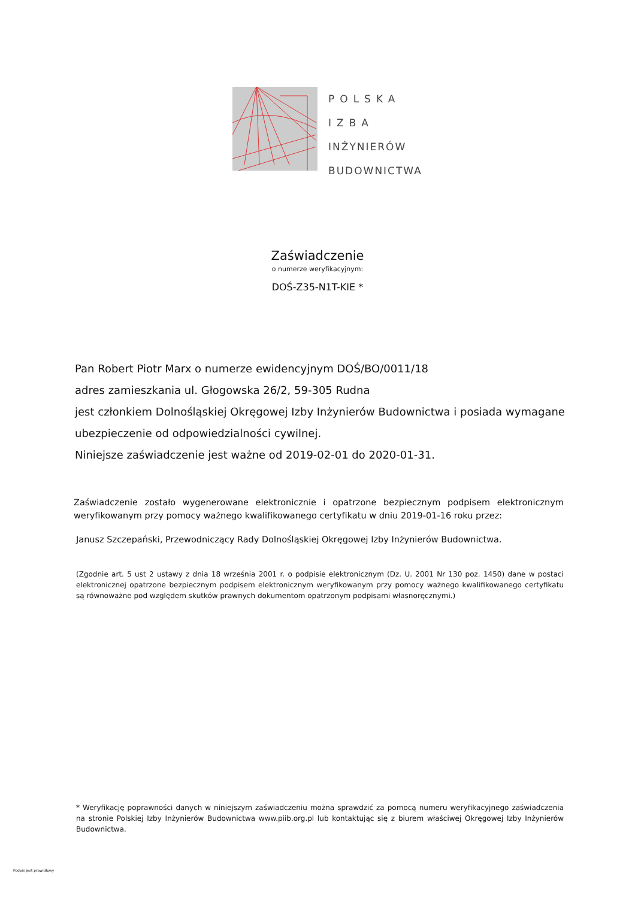POLSKA
IZBA
INŻYNIERÓW
BUDOWNICTWA
Zaświadczenie
o numerze weryfikacyjnym:
DOŚ-Z35-N1T-KIE *
Pan Robert Piotr Marx o numerze ewidencyjnym DOŚ/BO/0011/18
adres zamieszkania ul. Głogowska 26/2, 59-305 Rudna
jest członkiem Dolnośląskiej Okręgowej Izby Inżynierów Budownictwa i posiada wymagane ubezpieczenie od odpowiedzialności cywilnej.
Niniejsze zaświadczenie jest ważne od 2019-02-01 do 2020-01-31.
Zaświadczenie zostało wygenerowane elektronicznie i opatrzone bezpiecznym podpisem elektronicznym weryfikowanym przy pomocy ważnego kwalifikowanego certyfikatu w dniu 2019-01-16 roku przez:
Janusz Szczepański, Przewodniczący Rady Dolnośląskiej Okręgowej Izby Inżynierów Budownictwa.
(Zgodnie art. 5 ust 2 ustawy z dnia 18 września 2001 r. o podpisie elektronicznym (Dz. U. 2001 Nr 130 poz. 1450) dane w postaci elektronicznej opatrzone bezpiecznym podpisem elektronicznym weryfikowanym przy pomocy ważnego kwalifikowanego certyfikatu są równoważne pod względem skutków prawnych dokumentom opatrzonym podpisami własnoręcznymi.)
* Weryfikację poprawności danych w niniejszym zaświadczeniu można sprawdzić za pomocą numeru weryfikacyjnego zaświadczenia na stronie Polskiej Izby Inżynierów Budownictwa www.piib.org.pl lub kontaktując się z biurem właściwej Okręgowej Izby Inżynierów Budownictwa.
Podpis jest prawidłowy